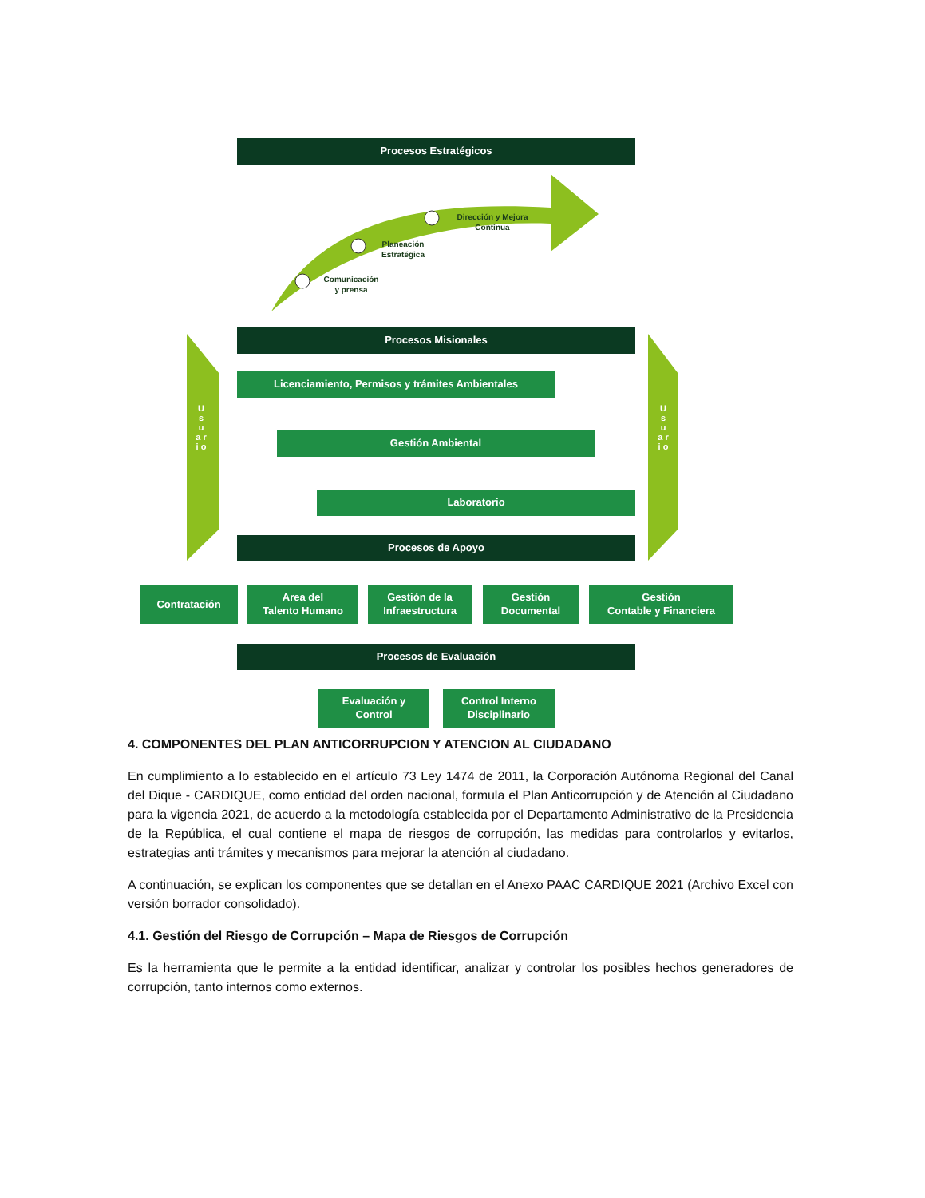Procesos Estratégicos
Dirección y Mejora
Continua
Planeación
Estratégica
Comunicación
y prensa
Procesos Misionales
U s u a r i o
U s u a r i o
Licenciamiento, Permisos y trámites Ambientales
Gestión Ambiental
Laboratorio
Procesos de Apoyo
Contratación
Area del
Talento Humano
Gestión de la
Infraestructura
Gestión
Documental
Gestión
Contable y Financiera
Procesos de Evaluación
Evaluación y
Control
Control Interno
Disciplinario
4. COMPONENTES DEL PLAN ANTICORRUPCION Y ATENCION AL CIUDADANO
En cumplimiento a lo establecido en el artículo 73 Ley 1474 de 2011, la Corporación Autónoma Regional del Canal del Dique - CARDIQUE, como entidad del orden nacional, formula el Plan Anticorrupción y de Atención al Ciudadano para la vigencia 2021, de acuerdo a la metodología establecida por el Departamento Administrativo de la Presidencia de la República, el cual contiene el mapa de riesgos de corrupción, las medidas para controlarlos y evitarlos, estrategias anti trámites y mecanismos para mejorar la atención al ciudadano.
A continuación, se explican los componentes que se detallan en el Anexo PAAC CARDIQUE 2021 (Archivo Excel con versión borrador consolidado).
4.1. Gestión del Riesgo de Corrupción – Mapa de Riesgos de Corrupción
Es la herramienta que le permite a la entidad identificar, analizar y controlar los posibles hechos generadores de corrupción, tanto internos como externos.